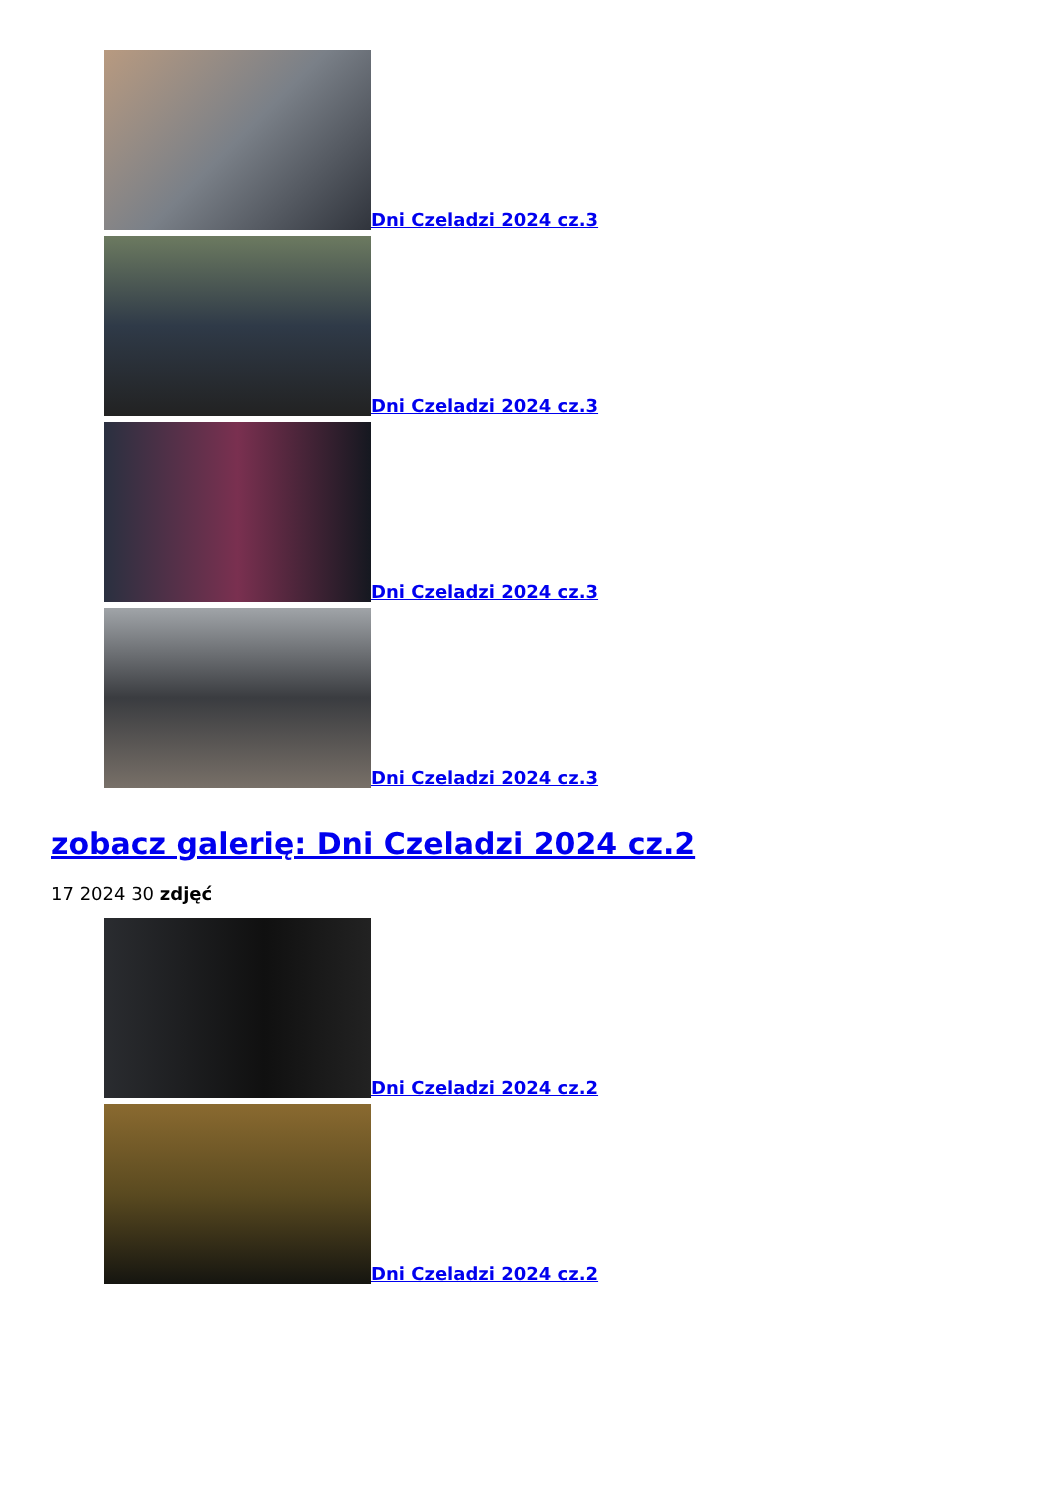Dni Czeladzi 2024 cz.3
Dni Czeladzi 2024 cz.3
Dni Czeladzi 2024 cz.3
Dni Czeladzi 2024 cz.3
zobacz galerię: Dni Czeladzi 2024 cz.2
17 2024 30 zdjęć
Dni Czeladzi 2024 cz.2
Dni Czeladzi 2024 cz.2